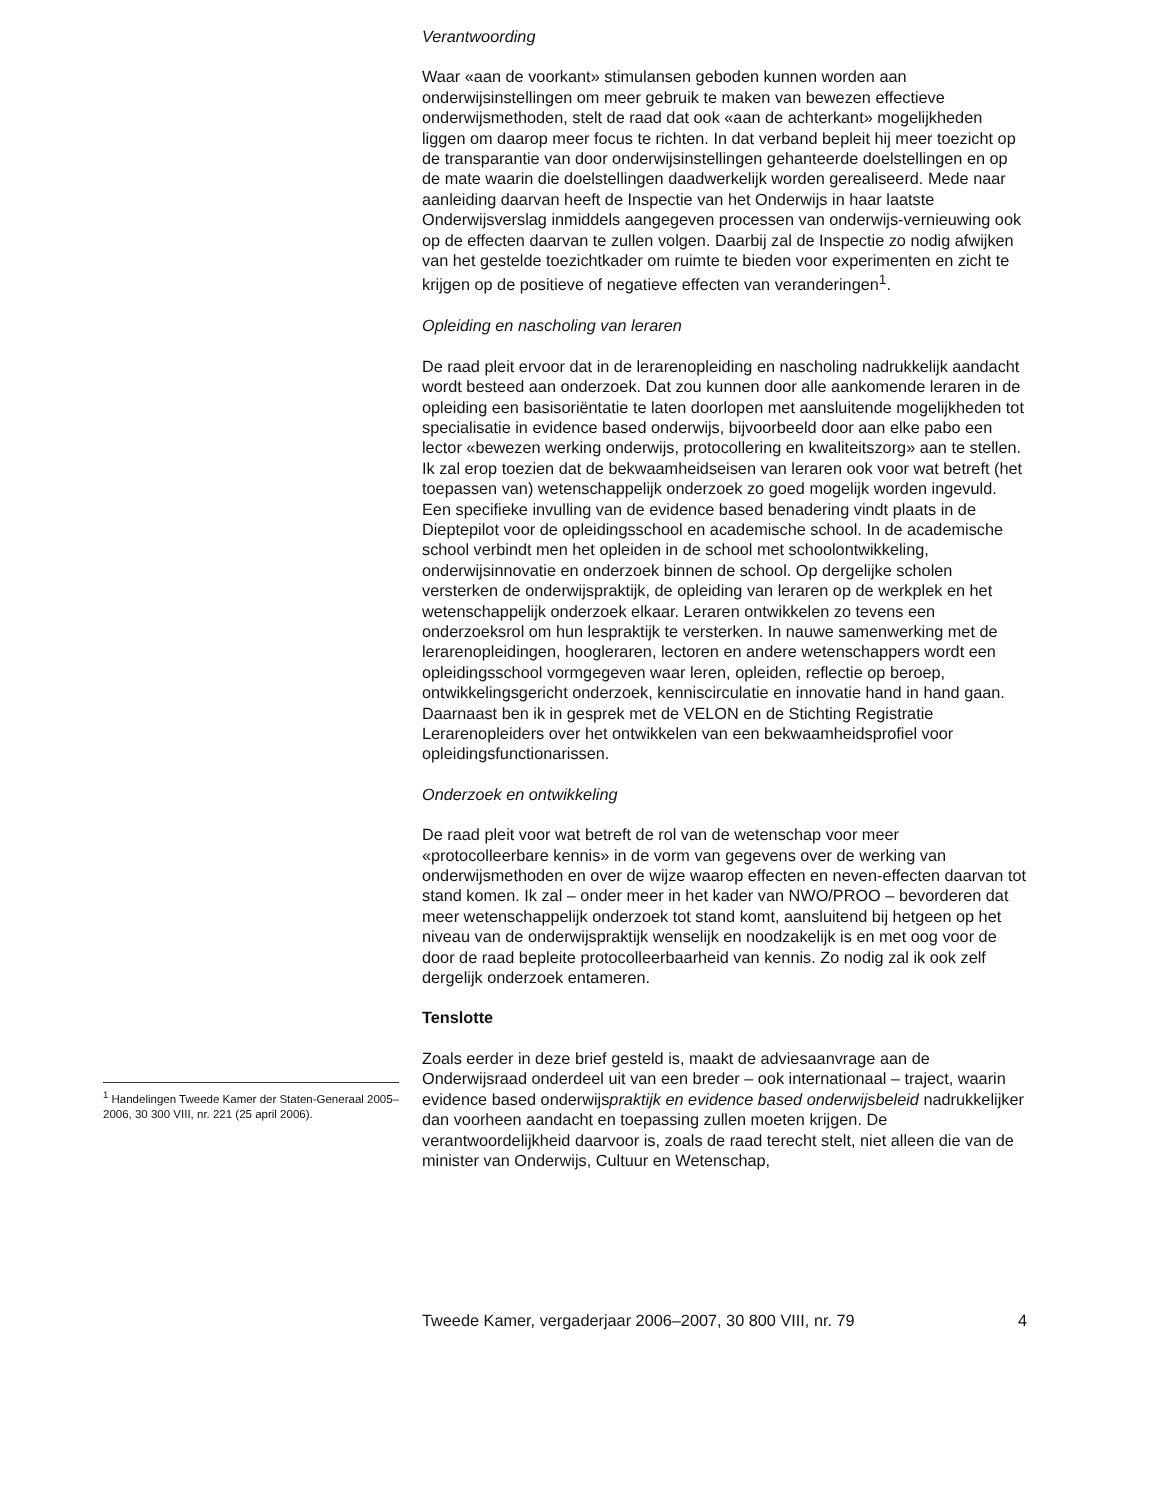<sup>1</sup> Handelingen Tweede Kamer der Staten-Generaal 2005–2006, 30 300 VIII, nr. 221 (25 april 2006).
Verantwoording
Waar «aan de voorkant» stimulansen geboden kunnen worden aan onderwijsinstellingen om meer gebruik te maken van bewezen effectieve onderwijsmethoden, stelt de raad dat ook «aan de achterkant» mogelijkheden liggen om daarop meer focus te richten. In dat verband bepleit hij meer toezicht op de transparantie van door onderwijsinstellingen gehanteerde doelstellingen en op de mate waarin die doelstellingen daadwerkelijk worden gerealiseerd. Mede naar aanleiding daarvan heeft de Inspectie van het Onderwijs in haar laatste Onderwijsverslag inmiddels aangegeven processen van onderwijs-vernieuwing ook op de effecten daarvan te zullen volgen. Daarbij zal de Inspectie zo nodig afwijken van het gestelde toezichtkader om ruimte te bieden voor experimenten en zicht te krijgen op de positieve of negatieve effecten van veranderingen<sup>1</sup>.
Opleiding en nascholing van leraren
De raad pleit ervoor dat in de lerarenopleiding en nascholing nadrukkelijk aandacht wordt besteed aan onderzoek. Dat zou kunnen door alle aankomende leraren in de opleiding een basisoriëntatie te laten doorlopen met aansluitende mogelijkheden tot specialisatie in evidence based onderwijs, bijvoorbeeld door aan elke pabo een lector «bewezen werking onderwijs, protocollering en kwaliteitszorg» aan te stellen. Ik zal erop toezien dat de bekwaamheidseisen van leraren ook voor wat betreft (het toepassen van) wetenschappelijk onderzoek zo goed mogelijk worden ingevuld.
Een specifieke invulling van de evidence based benadering vindt plaats in de Dieptepilot voor de opleidingsschool en academische school. In de academische school verbindt men het opleiden in de school met schoolontwikkeling, onderwijsinnovatie en onderzoek binnen de school. Op dergelijke scholen versterken de onderwijspraktijk, de opleiding van leraren op de werkplek en het wetenschappelijk onderzoek elkaar. Leraren ontwikkelen zo tevens een onderzoeksrol om hun lespraktijk te versterken. In nauwe samenwerking met de lerarenopleidingen, hoogleraren, lectoren en andere wetenschappers wordt een opleidingsschool vormgegeven waar leren, opleiden, reflectie op beroep, ontwikkelingsgericht onderzoek, kenniscirculatie en innovatie hand in hand gaan. Daarnaast ben ik in gesprek met de VELON en de Stichting Registratie Lerarenopleiders over het ontwikkelen van een bekwaamheidsprofiel voor opleidingsfunctionarissen.
Onderzoek en ontwikkeling
De raad pleit voor wat betreft de rol van de wetenschap voor meer «protocolleerbare kennis» in de vorm van gegevens over de werking van onderwijsmethoden en over de wijze waarop effecten en neven-effecten daarvan tot stand komen. Ik zal – onder meer in het kader van NWO/PROO – bevorderen dat meer wetenschappelijk onderzoek tot stand komt, aansluitend bij hetgeen op het niveau van de onderwijspraktijk wenselijk en noodzakelijk is en met oog voor de door de raad bepleite protocolleerbaarheid van kennis. Zo nodig zal ik ook zelf dergelijk onderzoek entameren.
Tenslotte
Zoals eerder in deze brief gesteld is, maakt de adviesaanvrage aan de Onderwijsraad onderdeel uit van een breder – ook internationaal – traject, waarin evidence based onderwijspraktijk en evidence based onderwijsbeleid nadrukkelijker dan voorheen aandacht en toepassing zullen moeten krijgen. De verantwoordelijkheid daarvoor is, zoals de raad terecht stelt, niet alleen die van de minister van Onderwijs, Cultuur en Wetenschap,
Tweede Kamer, vergaderjaar 2006–2007, 30 800 VIII, nr. 79 4